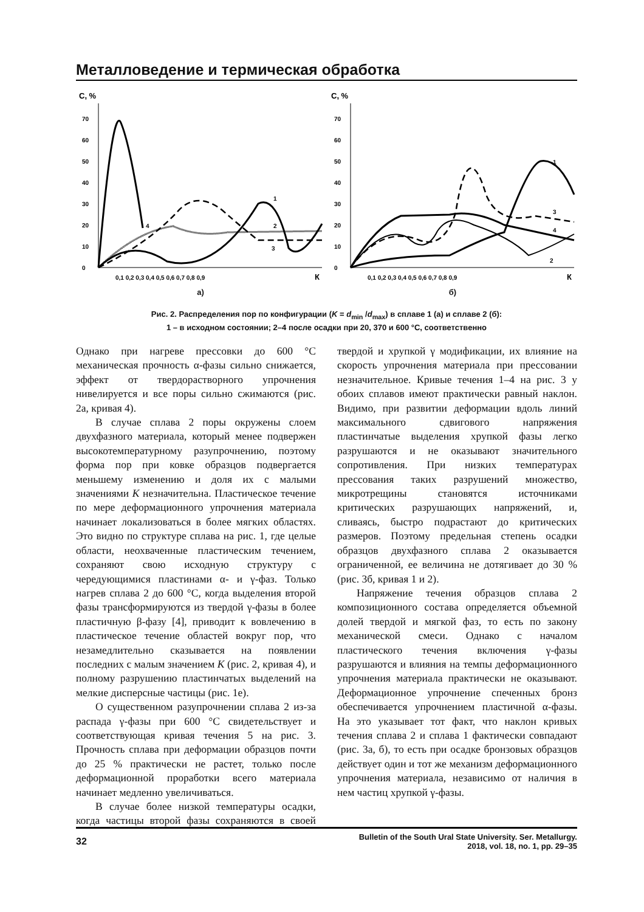Металловедение и термическая обработка
С, %
0
10
20
30
40
50
60
70
0,1 0,2 0,3 0,4 0,5 0,6 0,7 0,8 0,9
К
4
1
2
3
а)
С, %
0
10
20
30
40
50
60
70
0,1 0,2 0,3 0,4 0,5 0,6 0,7 0,8 0,9
К
1
3
4
2
б)
Рис. 2. Распределения пор по конфигурации (K = d<sub>min</sub> /d<sub>max</sub>) в сплаве 1 (а) и сплаве 2 (б):
1 – в исходном состоянии; 2–4 после осадки при 20, 370 и 600 °С, соответственно
Однако при нагреве прессовки до 600 °С механическая прочность α-фазы сильно снижается, эффект от твердорастворного упрочнения нивелируется и все поры сильно сжимаются (рис. 2а, кривая 4).
В случае сплава 2 поры окружены слоем двухфазного материала, который менее подвержен высокотемпературному разупрочнению, поэтому форма пор при ковке образцов подвергается меньшему изменению и доля их с малыми значениями K незначительна. Пластическое течение по мере деформационного упрочнения материала начинает локализоваться в более мягких областях. Это видно по структуре сплава на рис. 1, где целые области, неохваченные пластическим течением, сохраняют свою исходную структуру с чередующимися пластинами α- и γ-фаз. Только нагрев сплава 2 до 600 °С, когда выделения второй фазы трансформируются из твердой γ-фазы в более пластичную β-фазу [4], приводит к вовлечению в пластическое течение областей вокруг пор, что незамедлительно сказывается на появлении последних с малым значением K (рис. 2, кривая 4), и полному разрушению пластинчатых выделений на мелкие дисперсные частицы (рис. 1е).
О существенном разупрочнении сплава 2 из-за распада γ-фазы при 600 °С свидетельствует и соответствующая кривая течения 5 на рис. 3. Прочность сплава при деформации образцов почти до 25 % практически не растет, только после деформационной проработки всего материала начинает медленно увеличиваться.
В случае более низкой температуры осадки, когда частицы второй фазы сохраняются в своей твердой и хрупкой γ модификации, их влияние на скорость упрочнения материала при прессовании незначительное. Кривые течения 1–4 на рис. 3 у обоих сплавов имеют практически равный наклон. Видимо, при развитии деформации вдоль линий максимального сдвигового напряжения пластинчатые выделения хрупкой фазы легко разрушаются и не оказывают значительного сопротивления. При низких температурах прессования таких разрушений множество, микротрещины становятся источниками критических разрушающих напряжений, и, сливаясь, быстро подрастают до критических размеров. Поэтому предельная степень осадки образцов двухфазного сплава 2 оказывается ограниченной, ее величина не дотягивает до 30 % (рис. 3б, кривая 1 и 2).
Напряжение течения образцов сплава 2 композиционного состава определяется объемной долей твердой и мягкой фаз, то есть по закону механической смеси. Однако с началом пластического течения включения γ-фазы разрушаются и влияния на темпы деформационного упрочнения материала практически не оказывают. Деформационное упрочнение спеченных бронз обеспечивается упрочнением пластичной α-фазы. На это указывает тот факт, что наклон кривых течения сплава 2 и сплава 1 фактически совпадают (рис. 3а, б), то есть при осадке бронзовых образцов действует один и тот же механизм деформационного упрочнения материала, независимо от наличия в нем частиц хрупкой γ-фазы.
32
Bulletin of the South Ural State University. Ser. Metallurgy.
2018, vol. 18, no. 1, pp. 29–35